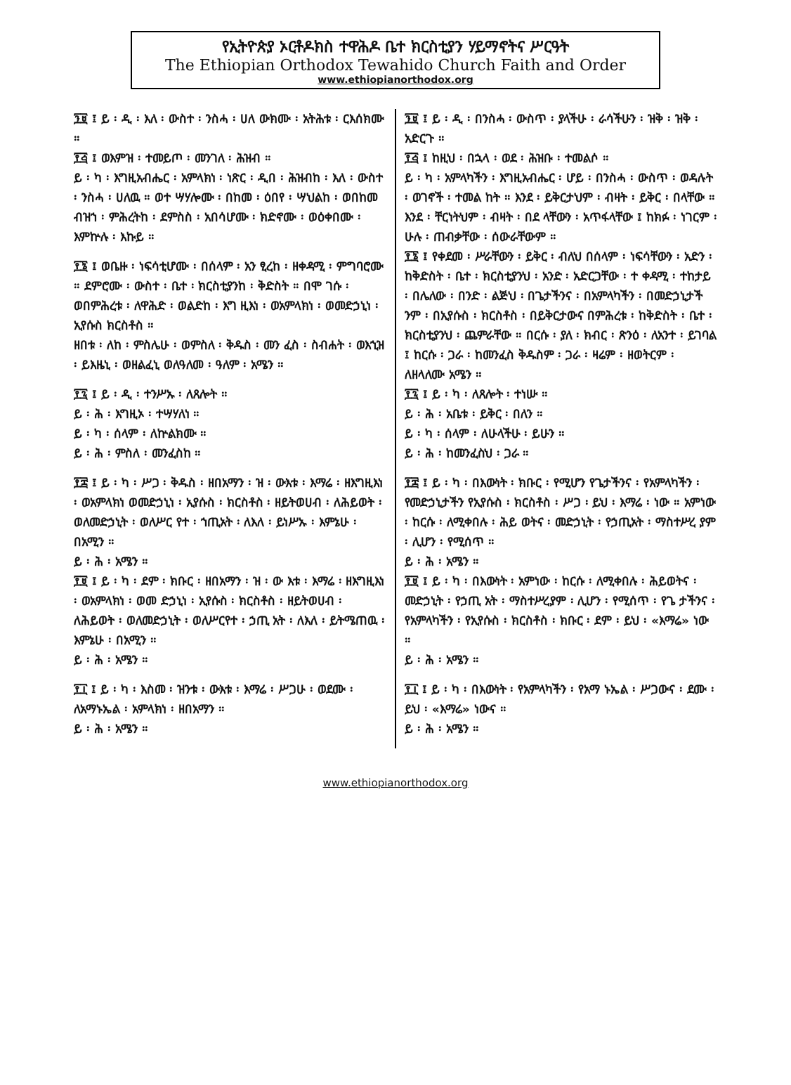የኢትዮጵያ ኦርቶዶክስ ተዋሕዶ ቤተ ክርስቲያን ሃይማኖትና ሥርዓት
The Ethiopian Orthodox Tewahido Church Faith and Order
www.ethiopianorthodox.org
፺፱ ፤ ይ ፡ ዲ ፡ እለ ፡ ውስተ ፡ ንስሓ ፡ ሀለ ውክሙ ፡ አትሕቱ ፡ ርእሰክሙ ።
፻፭ ፤ ወእምዝ ፡ ተመይጦ ፡ መንገለ ፡ ሕዝብ ።
ይ ፡ ካ ፡ እግዚአብሔር ፡ አምላክነ ፡ ነጽር ፡ ዲበ ፡ ሕዝብከ ፡ እለ ፡ ውስተ ፡ ንስሓ ፡ ሀለዉ ። ወተ ሣሃሎሙ ፡ በከመ ፡ ዕበየ ፡ ሣህልከ ፡ ወበከመ ብዝኀ ፡ ምሕረትከ ፡ ደምስስ ፡ አበሳሆሙ ፡ ክድኖሙ ፡ ወዕቀበሙ ፡ እምኵሉ ፡ እኩይ ።
፻፮ ፤ ወቤዙ ፡ ነፍሳቲሆሙ ፡ በሰላም ፡ አን ፂረከ ፡ ዘቀዳሚ ፡ ምግባሮሙ ። ደምሮሙ ፡ ውስተ ፡ ቤተ ፡ ክርስቲያንከ ፡ ቅድስት ። በሞ ገሱ ፡ ወበምሕረቱ ፡ ለዋሕድ ፡ ወልድከ ፡ እግ ዚእነ ፡ ወአምላክነ ፡ ወመድኃኒነ ፡ ኢየሱስ ክርስቶስ ።
ዘበቱ ፡ ለከ ፡ ምስሌሁ ፡ ወምስለ ፡ ቅዱስ ፡ መን ፈስ ፡ ስብሐት ፡ ወእኂዝ ፡ ይእዜኒ ፡ ወዘልፈኒ ወለዓለመ ፡ ዓለም ፡ አሜን ።
፻፯ ፤ ይ ፡ ዲ ፡ ተንሥኡ ፡ ለጸሎት ።
ይ ፡ ሕ ፡ እግዚኦ ፡ ተሣሃለነ ።
ይ ፡ ካ ፡ ሰላም ፡ ለኵልክሙ ።
ይ ፡ ሕ ፡ ምስለ ፡ መንፈስከ ።
፻፰ ፤ ይ ፡ ካ ፡ ሥጋ ፡ ቅዱስ ፡ ዘበአማን ፡ ዝ ፡ ውእቱ ፡ እማሬ ፡ ዘእግዚእነ ፡ ወአምላክነ ወመድኃኒነ ፡ ኢየሱስ ፡ ክርስቶስ ፡ ዘይትወሀብ ፡ ለሕይወት ፡ ወለመድኃኒት ፡ ወለሥር የተ ፡ ኀጢአት ፡ ለእለ ፡ ይነሥኡ ፡ እምኔሁ ፡ በአሚን ።
ይ ፡ ሕ ፡ አሜን ።
፻፱ ፤ ይ ፡ ካ ፡ ደም ፡ ክቡር ፡ ዘበአማን ፡ ዝ ፡ ው እቱ ፡ እማሬ ፡ ዘእግዚእነ ፡ ወአምላክነ ፡ ወመ ድኃኒነ ፡ ኢየሱስ ፡ ክርስቶስ ፡ ዘይትወሀብ ፡ ለሕይወት ፡ ወለመድኃኒት ፡ ወለሥርየተ ፡ ኃጢ አት ፡ ለእለ ፡ ይትሜጠዉ ፡ እምኔሁ ፡ በአሚን ።
ይ ፡ ሕ ፡ አሜን ።
፻፲ ፤ ይ ፡ ካ ፡ እስመ ፡ ዝንቱ ፡ ውእቱ ፡ እማሬ ፡ ሥጋሁ ፡ ወደሙ ፡ ለአማኑኤል ፡ አምላክነ ፡ ዘበአማን ።
ይ ፡ ሕ ፡ አሜን ።
፺፱ ፤ ይ ፡ ዲ ፡ በንስሓ ፡ ውስጥ ፡ ያላችሁ ፡ ራሳችሁን ፡ ዝቅ ፡ ዝቅ ፡ አድርጉ ።
፻፭ ፤ ከዚህ ፡ በኋላ ፡ ወደ ፡ ሕዝቡ ፡ ተመልሶ ።
ይ ፡ ካ ፡ አምላካችን ፡ እግዚአብሔር ፡ ሆይ ፡ በንስሓ ፡ ውስጥ ፡ ወዳሉት ፡ ወገኖች ፡ ተመል ከት ። እንደ ፡ ይቅርታህም ፡ ብዛት ፡ ይቅር ፡ በላቸው ። እንደ ፡ ቸርነትህም ፡ ብዛት ፡ በደ ላቸውን ፡ አጥፋላቸው ፤ ከክፉ ፡ ነገርም ፡ ሁሉ ፡ ጠብቃቸው ፡ ሰውራቸውም ።
፻፮ ፤ የቀደመ ፡ ሥራቸውን ፡ ይቅር ፡ ብለህ በሰላም ፡ ነፍሳቸውን ፡ አድን ፡ ከቅድስት ፡ ቤተ ፡ ክርስቲያንህ ፡ አንድ ፡ አድርጋቸው ፡ ተ ቀዳሚ ፡ ተከታይ ፡ በሌለው ፡ በንድ ፡ ልጅህ ፡ በጌታችንና ፡ በአምላካችን ፡ በመድኃኒታች ንም ፡ በኢየሱስ ፡ ክርስቶስ ፡ በይቅርታውና በምሕረቱ ፡ ከቅድስት ፡ ቤተ ፡ ክርስቲያንህ ፡ ጨምራቸው ። በርሱ ፡ ያለ ፡ ክብር ፡ ጽንዕ ፡ ለአንተ ፡ ይገባል ፤ ከርሱ ፡ ጋራ ፡ ከመንፈስ ቅዱስም ፡ ጋራ ፡ ዛሬም ፡ ዘወትርም ፡ ለዘላለሙ አሜን ።
፻፯ ፤ ይ ፡ ካ ፡ ለጸሎት ፡ ተነሡ ።
ይ ፡ ሕ ፡ አቤቱ ፡ ይቅር ፡ በለን ።
ይ ፡ ካ ፡ ሰላም ፡ ለሁላችሁ ፡ ይሁን ።
ይ ፡ ሕ ፡ ከመንፈስህ ፡ ጋራ ።
፻፰ ፤ ይ ፡ ካ ፡ በእውነት ፡ ክቡር ፡ የሚሆን የጌታችንና ፡ የአምላካችን ፡ የመድኃኒታችን የኢየሱስ ፡ ክርስቶስ ፡ ሥጋ ፡ ይህ ፡ እማሬ ፡ ነው ። አምነው ፡ ከርሱ ፡ ለሚቀበሉ ፡ ሕይ ወትና ፡ መድኃኒት ፡ የኃጢአት ፡ ማስተሥረ ያም ፡ ሊሆን ፡ የሚሰጥ ።
ይ ፡ ሕ ፡ አሜን ።
፻፱ ፤ ይ ፡ ካ ፡ በእውነት ፡ አምነው ፡ ከርሱ ፡ ለሚቀበሉ ፡ ሕይወትና ፡ መድኃኒት ፡ የኃጢ አት ፡ ማስተሥረያም ፡ ሊሆን ፡ የሚሰጥ ፡ የጌ ታችንና ፡ የአምላካችን ፡ የኢየሱስ ፡ ክርስቶስ ፡ ክቡር ፡ ደም ፡ ይህ ፡ «እማሬ» ነው ።
ይ ፡ ሕ ፡ አሜን ።
፻፲ ፤ ይ ፡ ካ ፡ በእውነት ፡ የአምላካችን ፡ የአማ ኑኤል ፡ ሥጋውና ፡ ደሙ ፡ ይህ ፡ «እማሬ» ነውና ።
ይ ፡ ሕ ፡ አሜን ።
www.ethiopianorthodox.org